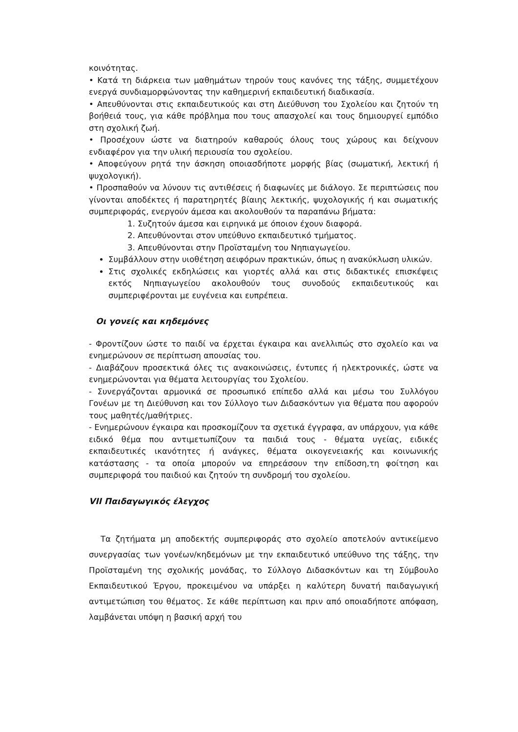κοινότητας.
• Κατά τη διάρκεια των μαθημάτων τηρούν τους κανόνες της τάξης, συμμετέχουν ενεργά συνδιαμορφώνοντας την καθημερινή εκπαιδευτική διαδικασία.
• Απευθύνονται στις εκπαιδευτικούς και στη Διεύθυνση του Σχολείου και ζητούν τη βοήθειά τους, για κάθε πρόβλημα που τους απασχολεί και τους δημιουργεί εμπόδιο στη σχολική ζωή.
• Προσέχουν ώστε να διατηρούν καθαρούς όλους τους χώρους και δείχνουν ενδιαφέρον για την υλική περιουσία του σχολείου.
• Αποφεύγουν ρητά την άσκηση οποιασδήποτε μορφής βίας (σωματική, λεκτική ή ψυχολογική).
• Προσπαθούν να λύνουν τις αντιθέσεις ή διαφωνίες με διάλογο. Σε περιπτώσεις που γίνονται αποδέκτες ή παρατηρητές βίαιης λεκτικής, ψυχολογικής ή και σωματικής συμπεριφοράς, ενεργούν άμεσα και ακολουθούν τα παραπάνω βήματα:
1. Συζητούν άμεσα και ειρηνικά με όποιον έχουν διαφορά.
2. Απευθύνονται στον υπεύθυνο εκπαιδευτικό τμήματος.
3. Απευθύνονται στην Προϊσταμένη του Νηπιαγωγείου.
Συμβάλλουν στην υιοθέτηση αειφόρων πρακτικών, όπως η ανακύκλωση υλικών.
Στις σχολικές εκδηλώσεις και γιορτές αλλά και στις διδακτικές επισκέψεις εκτός Νηπιαγωγείου ακολουθούν τους συνοδούς εκπαιδευτικούς και συμπεριφέρονται με ευγένεια και ευπρέπεια.
Οι γονείς και κηδεμόνες
- Φροντίζουν ώστε το παιδί να έρχεται έγκαιρα και ανελλιπώς στο σχολείο και να ενημερώνουν σε περίπτωση απουσίας του.
- Διαβάζουν προσεκτικά όλες τις ανακοινώσεις, έντυπες ή ηλεκτρονικές, ώστε να ενημερώνονται για θέματα λειτουργίας του Σχολείου.
- Συνεργάζονται αρμονικά σε προσωπικό επίπεδο αλλά και μέσω του Συλλόγου Γονέων με τη Διεύθυνση και τον Σύλλογο των Διδασκόντων για θέματα που αφορούν τους μαθητές/μαθήτριες.
- Ενημερώνουν έγκαιρα και προσκομίζουν τα σχετικά έγγραφα, αν υπάρχουν, για κάθε ειδικό θέμα που αντιμετωπίζουν τα παιδιά τους - θέματα υγείας, ειδικές εκπαιδευτικές ικανότητες ή ανάγκες, θέματα οικογενειακής και κοινωνικής κατάστασης - τα οποία μπορούν να επηρεάσουν την επίδοση,τη φοίτηση και συμπεριφορά του παιδιού και ζητούν τη συνδρομή του σχολείου.
VII Παιδαγωγικός έλεγχος
Τα ζητήματα μη αποδεκτής συμπεριφοράς στο σχολείο αποτελούν αντικείμενο συνεργασίας των γονέων/κηδεμόνων με την εκπαιδευτικό υπεύθυνο της τάξης, την Προϊσταμένη της σχολικής μονάδας, το Σύλλογο Διδασκόντων και τη Σύμβουλο Εκπαιδευτικού Έργου, προκειμένου να υπάρξει η καλύτερη δυνατή παιδαγωγική αντιμετώπιση του θέματος. Σε κάθε περίπτωση και πριν από οποιαδήποτε απόφαση, λαμβάνεται υπόψη η βασική αρχή του